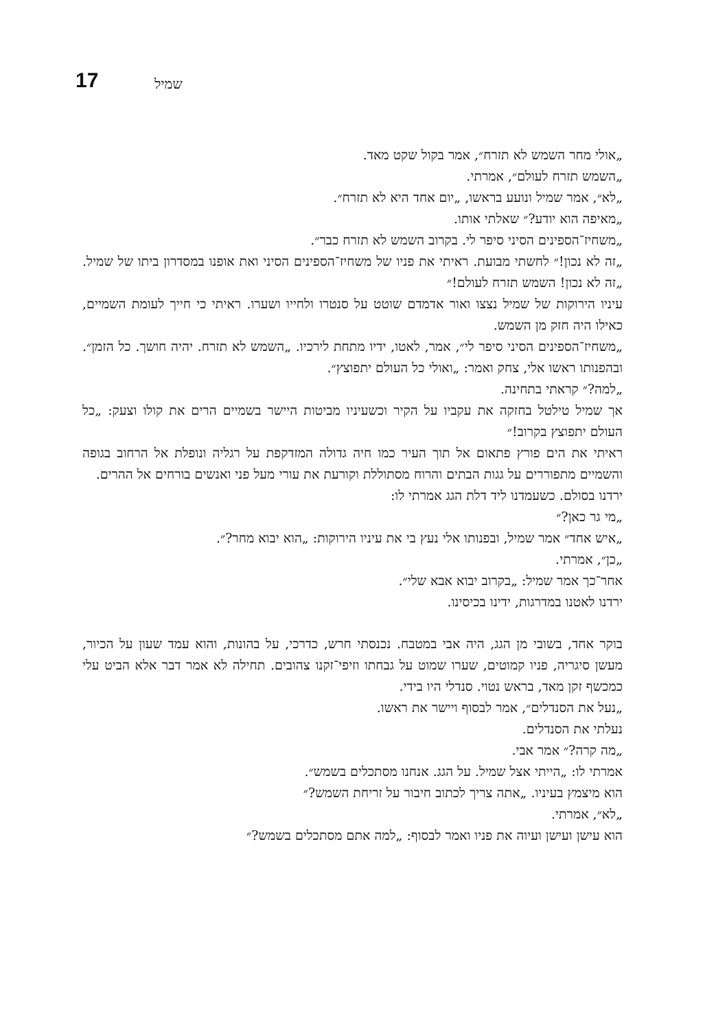17 שמיל
„אולי מחר השמש לא תזרח״, אמר בקול שקט מאד.
„השמש תזרח לעולם״, אמרתי.
„לא״, אמר שמיל ונועע בראשו, „יום אחד היא לא תזרח״.
„מאיפה הוא יודע?״ שאלתי אותו.
„משחיז־הספינים הסיני סיפר לי. בקרוב השמש לא תזרח כבר״.
„זה לא נכון!״ לחשתי מבועת. ראיתי את פניו של משחיז־הספינים הסיני ואת אופנו במסדרון ביתו של שמיל. „זה לא נכון! השמש תזרח לעולם!״
עיניו הירוקות של שמיל נצצו ואור אדמדם שוטט על סנטרו ולחייו ושערו. ראיתי כי חייך לעומת השמיים, כאילו היה חזק מן השמש.
„משחיז־הספינים הסיני סיפר לי״, אמר, לאטו, ידיו מתחת לירכיו. „השמש לא תזרח. יהיה חושך. כל הזמן״. ובהפנותו ראשו אלי, צחק ואמר: „ואולי כל העולם יתפוצץ״.
„למה?״ קראתי בתחינה.
אך שמיל טילטל בחזקה את עקביו על הקיר וכשעיניו מביטות היישר בשמיים הרים את קולו וצעק: „כל העולם יתפוצץ בקרוב!״
ראיתי את הים פורץ פתאום אל תוך העיר כמו חיה גדולה המזדקפת על רגליה ונופלת אל הרחוב בגופה והשמיים מתפוררים על גגות הבתים והרוח מסתוללת וקורעת את עורי מעל פני ואנשים בורחים אל ההרים.
ירדנו בסולם. כשעמדנו ליד דלת הגג אמרתי לו:
„מי גר כאן?״
„איש אחד״ אמר שמיל, ובפנותו אלי נעץ בי את עיניו הירוקות: „הוא יבוא מחר?״.
„כן״, אמרתי.
אחר־כך אמר שמיל: „בקרוב יבוא אבא שלי״.
ירדנו לאטנו במדרגות, ידינו בכיסינו.
בוקר אחד, בשובי מן הגג, היה אבי במטבח. נכנסתי חרש, כדרכי, על בהונות, והוא עמד שעון על הכיור, מעשן סיגריה, פניו קמוטים, שערו שמוט על גבחתו וזיפי־זקנו צהובים. תחילה לא אמר דבר אלא הביט עלי כמכשף זקן מאד, בראש נטוי. סנדלי היו בידי.
„נעל את הסנדלים״, אמר לבסוף ויישר את ראשו.
נעלתי את הסנדלים.
„מה קרה?״ אמר אבי.
אמרתי לו: „הייתי אצל שמיל. על הגג. אנחנו מסתכלים בשמש״.
הוא מיצמץ בעיניו. „אתה צריך לכתוב חיבור על זריחת השמש?״
„לא״, אמרתי.
הוא עישן ועישן ועיוה את פניו ואמר לבסוף: „למה אתם מסתכלים בשמש?״